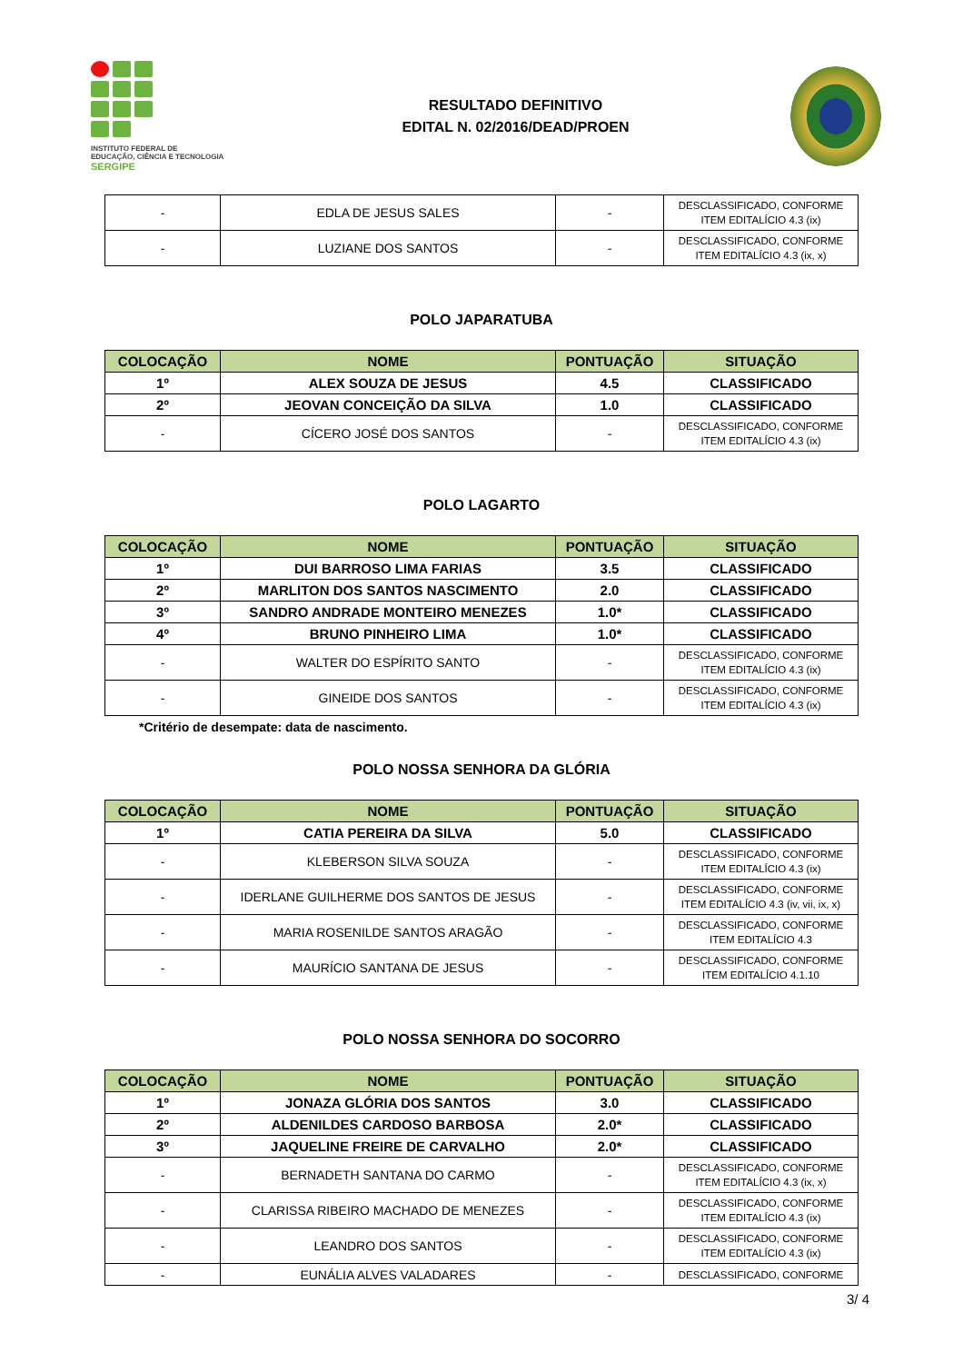INSTITUTO FEDERAL DE
EDUCAÇÃO, CIÊNCIA E TECNOLOGIA
SERGIPE
RESULTADO DEFINITIVO
EDITAL N. 02/2016/DEAD/PROEN
| - | EDLA DE JESUS SALES | - | DESCLASSIFICADO, CONFORME ITEM EDITALÍCIO 4.3 (ix) |
| - | LUZIANE DOS SANTOS | - | DESCLASSIFICADO, CONFORME ITEM EDITALÍCIO 4.3 (ix, x) |
POLO JAPARATUBA
| COLOCAÇÃO | NOME | PONTUAÇÃO | SITUAÇÃO |
| --- | --- | --- | --- |
| 1º | ALEX SOUZA DE JESUS | 4.5 | CLASSIFICADO |
| 2º | JEOVAN CONCEIÇÃO DA SILVA | 1.0 | CLASSIFICADO |
| - | CÍCERO JOSÉ DOS SANTOS | - | DESCLASSIFICADO, CONFORME ITEM EDITALÍCIO 4.3 (ix) |
POLO LAGARTO
| COLOCAÇÃO | NOME | PONTUAÇÃO | SITUAÇÃO |
| --- | --- | --- | --- |
| 1º | DUI BARROSO LIMA FARIAS | 3.5 | CLASSIFICADO |
| 2º | MARLITON DOS SANTOS NASCIMENTO | 2.0 | CLASSIFICADO |
| 3º | SANDRO ANDRADE MONTEIRO MENEZES | 1.0* | CLASSIFICADO |
| 4º | BRUNO PINHEIRO LIMA | 1.0* | CLASSIFICADO |
| - | WALTER DO ESPÍRITO SANTO | - | DESCLASSIFICADO, CONFORME ITEM EDITALÍCIO 4.3 (ix) |
| - | GINEIDE DOS SANTOS | - | DESCLASSIFICADO, CONFORME ITEM EDITALÍCIO 4.3 (ix) |
*Critério de desempate: data de nascimento.
POLO NOSSA SENHORA DA GLÓRIA
| COLOCAÇÃO | NOME | PONTUAÇÃO | SITUAÇÃO |
| --- | --- | --- | --- |
| 1º | CATIA PEREIRA DA SILVA | 5.0 | CLASSIFICADO |
| - | KLEBERSON SILVA SOUZA | - | DESCLASSIFICADO, CONFORME ITEM EDITALÍCIO 4.3 (ix) |
| - | IDERLANE GUILHERME DOS SANTOS DE JESUS | - | DESCLASSIFICADO, CONFORME ITEM EDITALÍCIO 4.3 (iv, vii, ix, x) |
| - | MARIA ROSENILDE SANTOS ARAGÃO | - | DESCLASSIFICADO, CONFORME ITEM EDITALÍCIO 4.3 |
| - | MAURÍCIO SANTANA DE JESUS | - | DESCLASSIFICADO, CONFORME ITEM EDITALÍCIO 4.1.10 |
POLO NOSSA SENHORA DO SOCORRO
| COLOCAÇÃO | NOME | PONTUAÇÃO | SITUAÇÃO |
| --- | --- | --- | --- |
| 1º | JONAZA GLÓRIA DOS SANTOS | 3.0 | CLASSIFICADO |
| 2º | ALDENILDES CARDOSO BARBOSA | 2.0* | CLASSIFICADO |
| 3º | JAQUELINE FREIRE DE CARVALHO | 2.0* | CLASSIFICADO |
| - | BERNADETH SANTANA DO CARMO | - | DESCLASSIFICADO, CONFORME ITEM EDITALÍCIO 4.3 (ix, x) |
| - | CLARISSA RIBEIRO MACHADO DE MENEZES | - | DESCLASSIFICADO, CONFORME ITEM EDITALÍCIO 4.3 (ix) |
| - | LEANDRO DOS SANTOS | - | DESCLASSIFICADO, CONFORME ITEM EDITALÍCIO 4.3 (ix) |
| - | EUNÁLIA ALVES VALADARES | - | DESCLASSIFICADO, CONFORME |
3/ 4